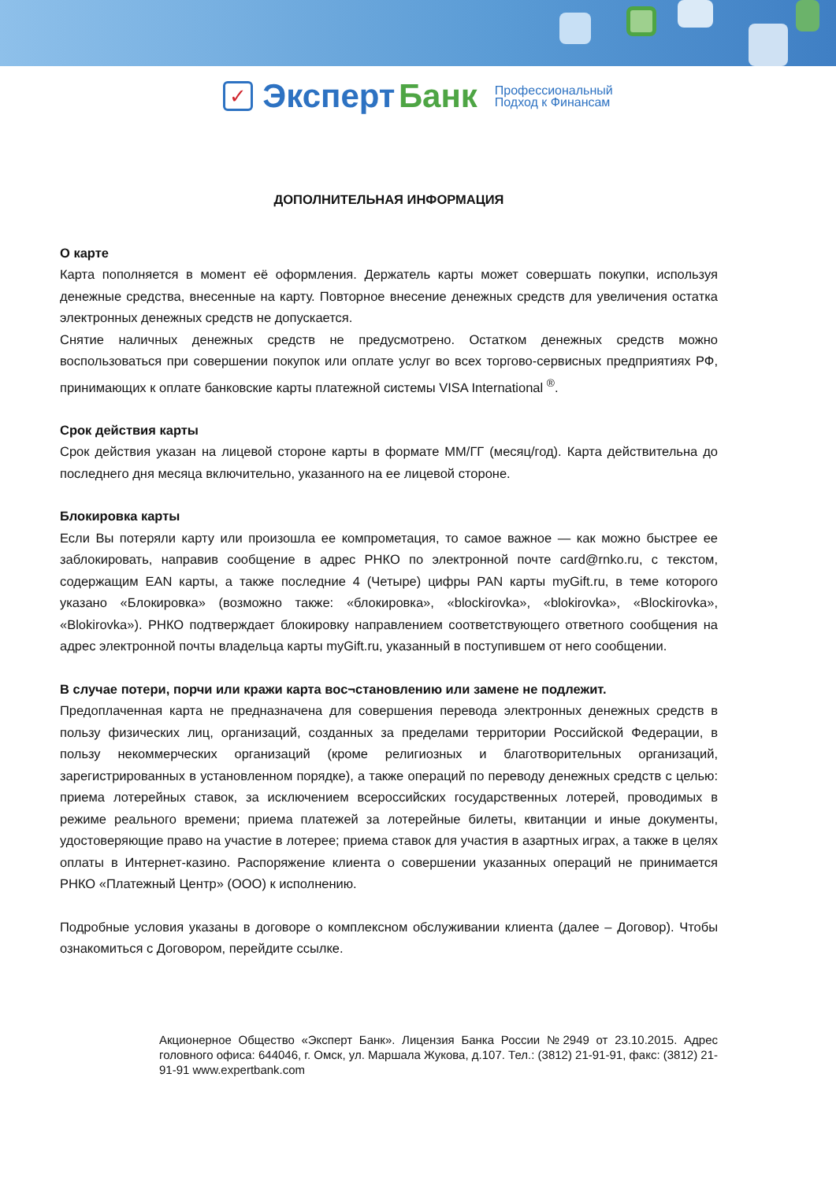✓ Эксперт Банк Профессиональный
Подход к Финансам
ДОПОЛНИТЕЛЬНАЯ ИНФОРМАЦИЯ
О карте
Карта пополняется в момент её оформления. Держатель карты может совершать покупки, используя денежные средства, внесенные на карту. Повторное внесение денежных средств для увеличения остатка электронных денежных средств не допускается.
Снятие наличных денежных средств не предусмотрено. Остатком денежных средств можно воспользоваться при совершении покупок или оплате услуг во всех торгово-сервисных предприятиях РФ, принимающих к оплате банковские карты платежной системы VISA International <sup>®</sup>.
Срок действия карты
Срок действия указан на лицевой стороне карты в формате ММ/ГГ (месяц/год). Карта действительна до последнего дня месяца включительно, указанного на ее лицевой стороне.
Блокировка карты
Если Вы потеряли карту или произошла ее компрометация, то самое важное — как можно быстрее ее заблокировать, направив сообщение в адрес РНКО по электронной почте card@rnko.ru, с текстом, содержащим EAN карты, а также последние 4 (Четыре) цифры PAN карты myGift.ru, в теме которого указано «Блокировка» (возможно также: «блокировка», «blockirovka», «blokirovka», «Blockirovka», «Blokirovka»). РНКО подтверждает блокировку направлением соответствующего ответного сообщения на адрес электронной почты владельца карты myGift.ru, указанный в поступившем от него сообщении.
В случае потери, порчи или кражи карта вос¬становлению или замене не подлежит.
Предоплаченная карта не предназначена для совершения перевода электронных денежных средств в пользу физических лиц, организаций, созданных за пределами территории Российской Федерации, в пользу некоммерческих организаций (кроме религиозных и благотворительных организаций, зарегистрированных в установленном порядке), а также операций по переводу денежных средств с целью: приема лотерейных ставок, за исключением всероссийских государственных лотерей, проводимых в режиме реального времени; приема платежей за лотерейные билеты, квитанции и иные документы, удостоверяющие право на участие в лотерее; приема ставок для участия в азартных играх, а также в целях оплаты в Интернет-казино. Распоряжение клиента о совершении указанных операций не принимается РНКО «Платежный Центр» (ООО) к исполнению.
Подробные условия указаны в договоре о комплексном обслуживании клиента (далее – Договор). Чтобы ознакомиться с Договором, перейдите ссылке.
Акционерное Общество «Эксперт Банк». Лицензия Банка России №2949 от 23.10.2015. Адрес головного офиса: 644046, г. Омск, ул. Маршала Жукова, д.107. Тел.: (3812) 21-91-91, факс: (3812) 21-91-91 www.expertbank.com